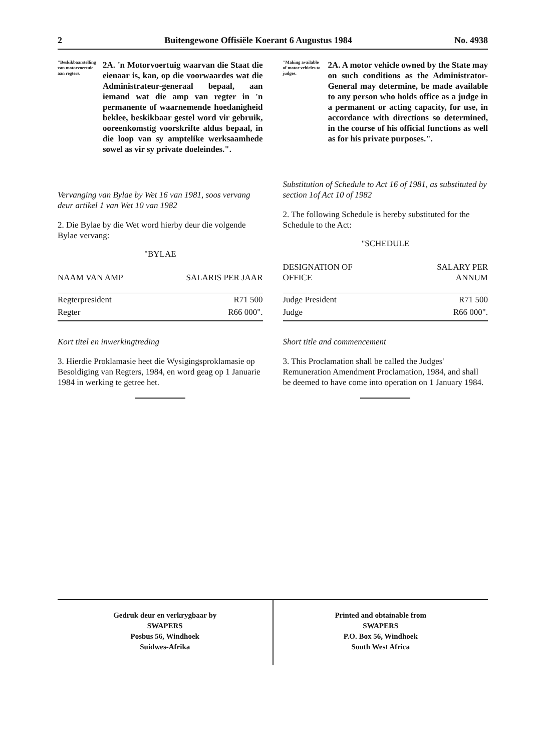2 Buitengewone Offisiële Koerant 6 Augustus 1984 No. 4938
"Beskikbaarstelling van motorvoertuie aan regters.
2A. 'n Motorvoertuig waarvan die Staat die eienaar is, kan, op die voorwaardes wat die Administrateur-generaal bepaal, aan iemand wat die amp van regter in 'n permanente of waarnemende hoedanigheid beklee, beskikbaar gestel word vir gebruik, ooreenkomstig voorskrifte aldus bepaal, in die loop van sy amptelike werksaamhede sowel as vir sy private doeleindes.".
Vervanging van Bylae by Wet 16 van 1981, soos vervang deur artikel 1 van Wet 10 van 1982
2. Die Bylae by die Wet word hierby deur die volgende Bylae vervang:
"BYLAE
| NAAM VAN AMP | SALARIS PER JAAR |
| --- | --- |
| Regterpresident | R71 500 |
| Regter | R66 000". |
Kort titel en inwerkingtreding
3. Hierdie Proklamasie heet die Wysigingsproklamasie op Besoldiging van Regters, 1984, en word geag op 1 Januarie 1984 in werking te getree het.
"Making available of motor vehicles to judges.
2A. A motor vehicle owned by the State may on such conditions as the Administrator-General may determine, be made available to any person who holds office as a judge in a permanent or acting capacity, for use, in accordance with directions so determined, in the course of his official functions as well as for his private purposes.".
Substitution of Schedule to Act 16 of 1981, as substituted by section 1of Act 10 of 1982
2. The following Schedule is hereby substituted for the Schedule to the Act:
"SCHEDULE
| DESIGNATION OF OFFICE | SALARY PER ANNUM |
| --- | --- |
| Judge President | R71 500 |
| Judge | R66 000". |
Short title and commencement
3. This Proclamation shall be called the Judges' Remuneration Amendment Proclamation, 1984, and shall be deemed to have come into operation on 1 January 1984.
Gedruk deur en verkrygbaar by
SWAPERS
Posbus 56, Windhoek
Suidwes-Afrika
Printed and obtainable from
SWAPERS
P.O. Box 56, Windhoek
South West Africa